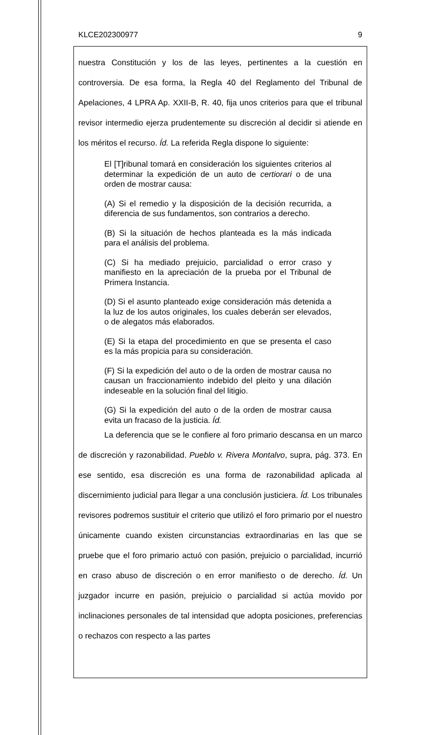KLCE202300977 9
nuestra Constitución y los de las leyes, pertinentes a la cuestión en controversia. De esa forma, la Regla 40 del Reglamento del Tribunal de Apelaciones, 4 LPRA Ap. XXII-B, R. 40, fija unos criterios para que el tribunal revisor intermedio ejerza prudentemente su discreción al decidir si atiende en los méritos el recurso. Íd. La referida Regla dispone lo siguiente:
El [T]ribunal tomará en consideración los siguientes criterios al determinar la expedición de un auto de certiorari o de una orden de mostrar causa:
(A) Si el remedio y la disposición de la decisión recurrida, a diferencia de sus fundamentos, son contrarios a derecho.
(B) Si la situación de hechos planteada es la más indicada para el análisis del problema.
(C) Si ha mediado prejuicio, parcialidad o error craso y manifiesto en la apreciación de la prueba por el Tribunal de Primera Instancia.
(D) Si el asunto planteado exige consideración más detenida a la luz de los autos originales, los cuales deberán ser elevados, o de alegatos más elaborados.
(E) Si la etapa del procedimiento en que se presenta el caso es la más propicia para su consideración.
(F) Si la expedición del auto o de la orden de mostrar causa no causan un fraccionamiento indebido del pleito y una dilación indeseable en la solución final del litigio.
(G) Si la expedición del auto o de la orden de mostrar causa evita un fracaso de la justicia. Íd.
La deferencia que se le confiere al foro primario descansa en un marco de discreción y razonabilidad. Pueblo v. Rivera Montalvo, supra, pág. 373. En ese sentido, esa discreción es una forma de razonabilidad aplicada al discernimiento judicial para llegar a una conclusión justiciera. Íd. Los tribunales revisores podremos sustituir el criterio que utilizó el foro primario por el nuestro únicamente cuando existen circunstancias extraordinarias en las que se pruebe que el foro primario actuó con pasión, prejuicio o parcialidad, incurrió en craso abuso de discreción o en error manifiesto o de derecho. Íd. Un juzgador incurre en pasión, prejuicio o parcialidad si actúa movido por inclinaciones personales de tal intensidad que adopta posiciones, preferencias o rechazos con respecto a las partes